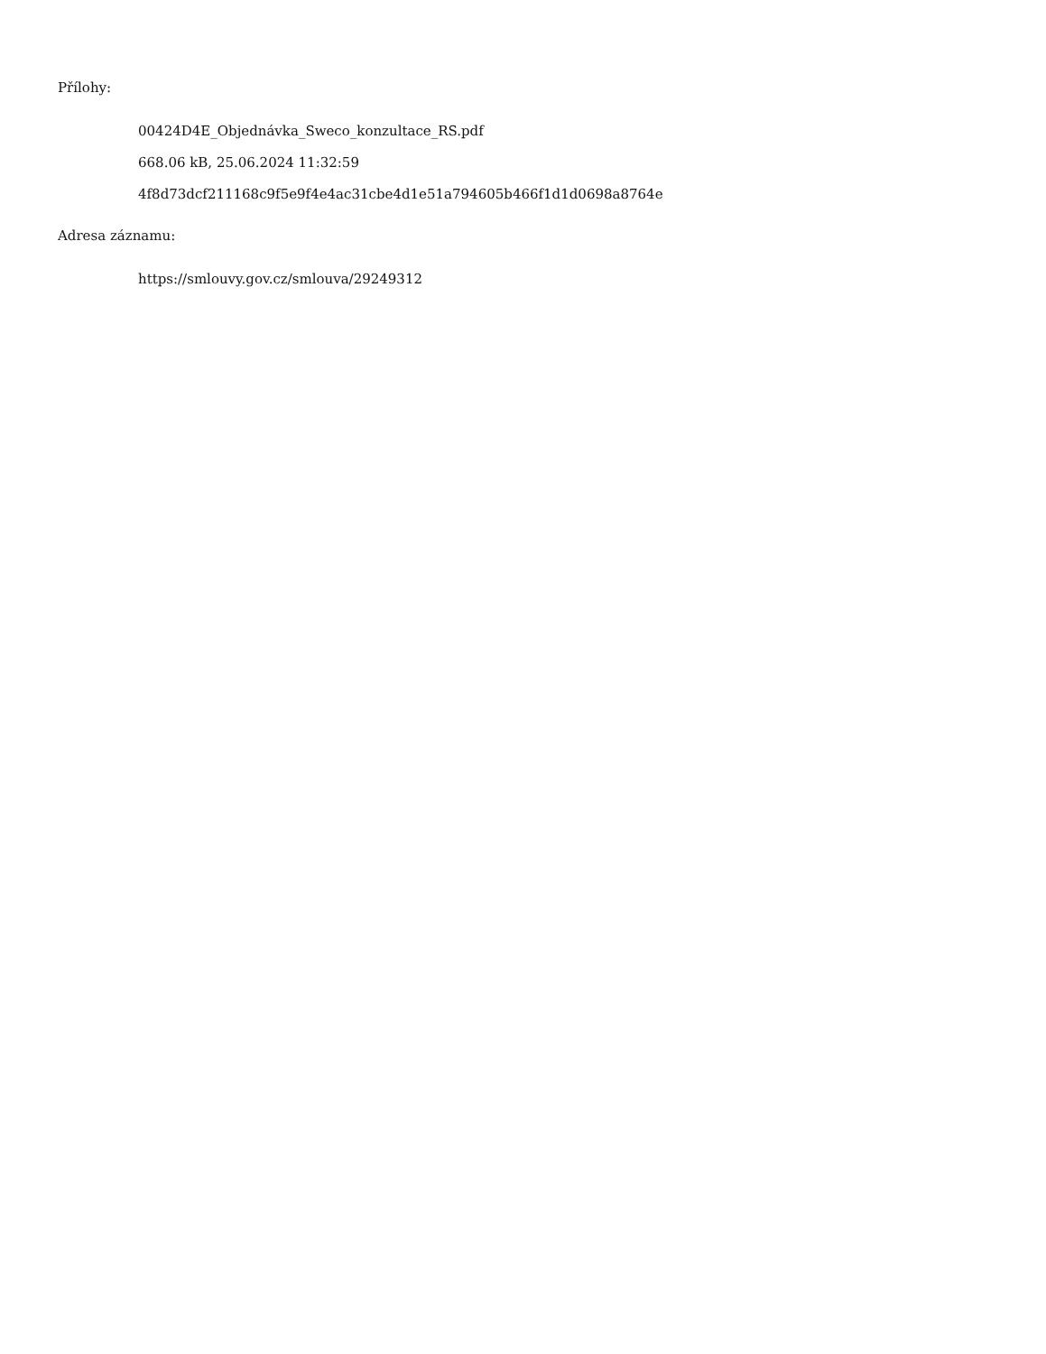Přílohy:
00424D4E_Objednávka_Sweco_konzultace_RS.pdf
668.06 kB, 25.06.2024 11:32:59
4f8d73dcf211168c9f5e9f4e4ac31cbe4d1e51a794605b466f1d1d0698a8764e
Adresa záznamu:
https://smlouvy.gov.cz/smlouva/29249312